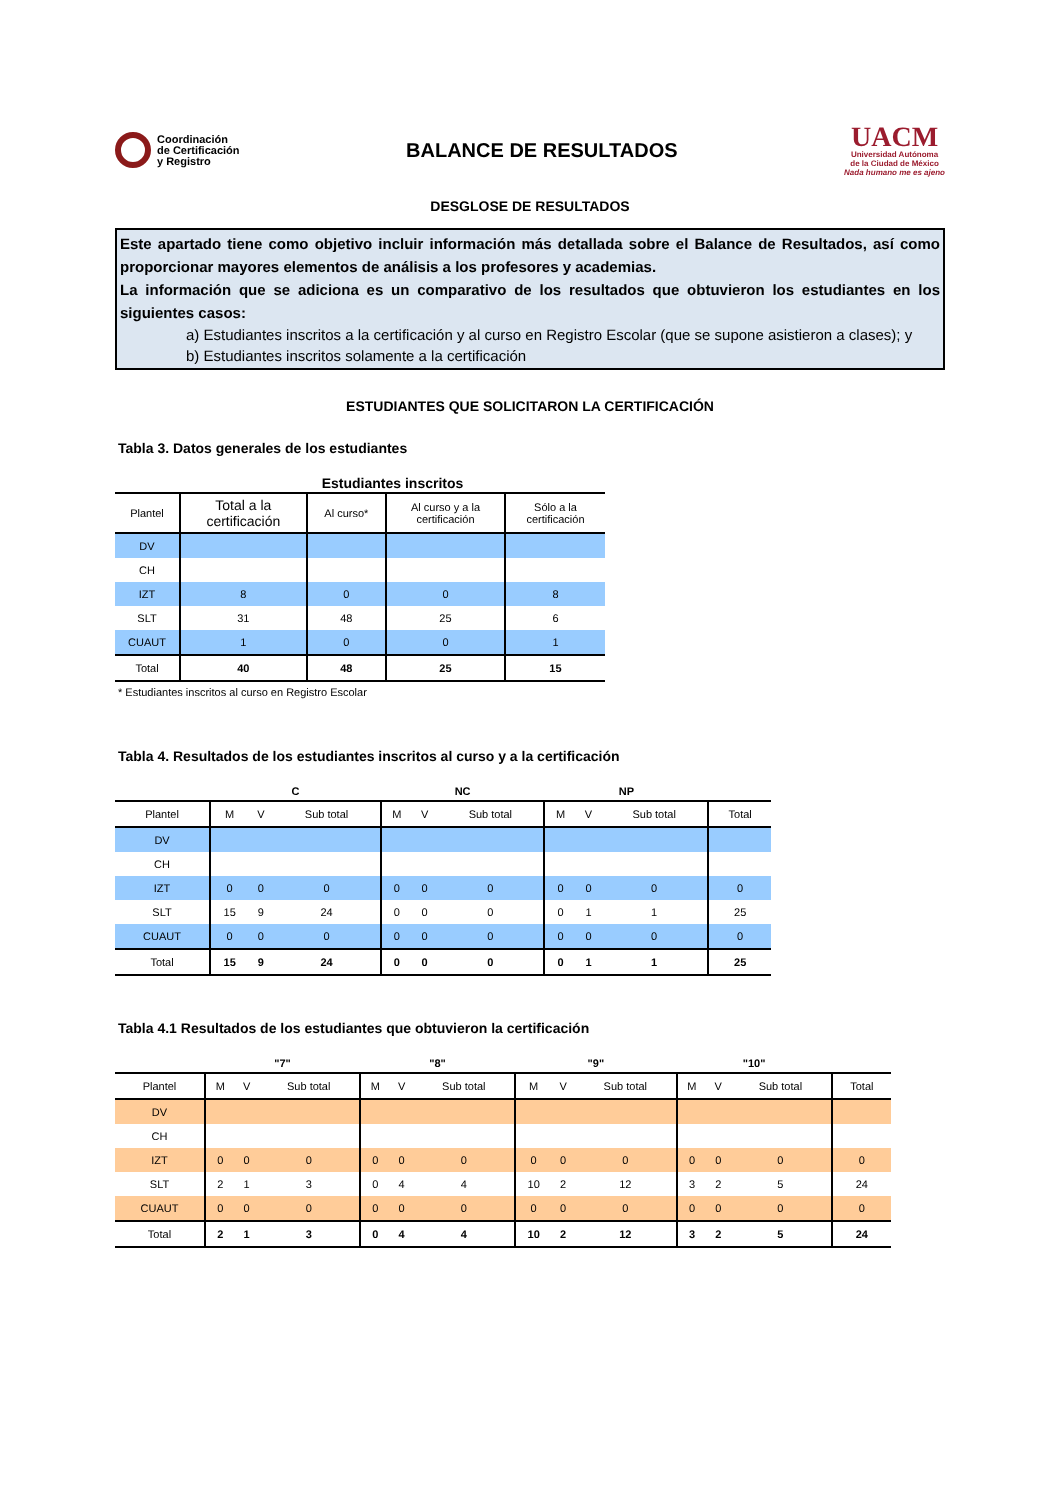Coordinación
de Certificación
y Registro
BALANCE DE RESULTADOS
UACM
Universidad Autónoma
de la Ciudad de México
Nada humano me es ajeno
DESGLOSE DE RESULTADOS
Este apartado tiene como objetivo incluir información más detallada sobre el Balance de Resultados, así como proporcionar mayores elementos de análisis a los profesores y academias.
La información que se adiciona es un comparativo de los resultados que obtuvieron los estudiantes en los siguientes casos:
a) Estudiantes inscritos a la certificación y al curso en Registro Escolar (que se supone asistieron a clases); y
b) Estudiantes inscritos solamente a la certificación
ESTUDIANTES QUE SOLICITARON LA CERTIFICACIÓN
Tabla 3. Datos generales de los estudiantes
| | Estudiantes inscritos | | | |
| --- | --- | --- | --- | --- |
| Plantel | Total a la certificación | Al curso* | Al curso y a la certificación | Sólo a la certificación |
| DV | | | | |
| CH | | | | |
| IZT | 8 | 0 | 0 | 8 |
| SLT | 31 | 48 | 25 | 6 |
| CUAUT | 1 | 0 | 0 | 1 |
| Total | 40 | 48 | 25 | 15 |
* Estudiantes inscritos al curso en Registro Escolar
Tabla 4. Resultados de los estudiantes inscritos al curso y a la certificación
| | C | | | NC | | | NP | | | |
| --- | --- | --- | --- | --- | --- | --- | --- | --- | --- | --- |
| Plantel | M | V | Sub total | M | V | Sub total | M | V | Sub total | Total |
| DV | | | | | | | | | | |
| CH | | | | | | | | | | |
| IZT | 0 | 0 | 0 | 0 | 0 | 0 | 0 | 0 | 0 | 0 |
| SLT | 15 | 9 | 24 | 0 | 0 | 0 | 0 | 1 | 1 | 25 |
| CUAUT | 0 | 0 | 0 | 0 | 0 | 0 | 0 | 0 | 0 | 0 |
| Total | 15 | 9 | 24 | 0 | 0 | 0 | 0 | 1 | 1 | 25 |
Tabla 4.1 Resultados de los estudiantes que obtuvieron la certificación
| | "7" | | | "8" | | | "9" | | | "10" | | | |
| --- | --- | --- | --- | --- | --- | --- | --- | --- | --- | --- | --- | --- | --- |
| Plantel | M | V | Sub total | M | V | Sub total | M | V | Sub total | M | V | Sub total | Total |
| DV | | | | | | | | | | | | | |
| CH | | | | | | | | | | | | | |
| IZT | 0 | 0 | 0 | 0 | 0 | 0 | 0 | 0 | 0 | 0 | 0 | 0 | 0 |
| SLT | 2 | 1 | 3 | 0 | 4 | 4 | 10 | 2 | 12 | 3 | 2 | 5 | 24 |
| CUAUT | 0 | 0 | 0 | 0 | 0 | 0 | 0 | 0 | 0 | 0 | 0 | 0 | 0 |
| Total | 2 | 1 | 3 | 0 | 4 | 4 | 10 | 2 | 12 | 3 | 2 | 5 | 24 |